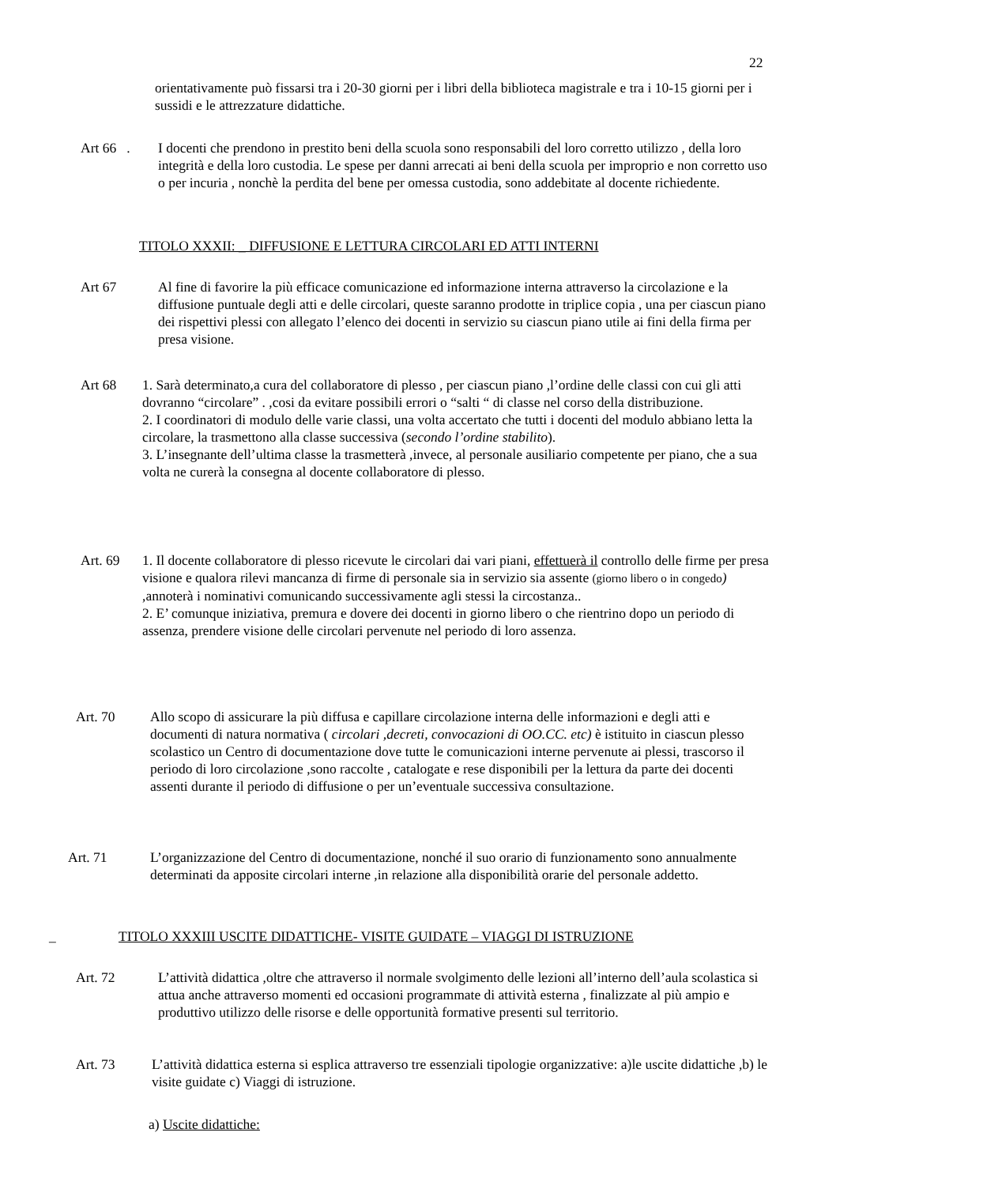22
orientativamente può fissarsi tra i 20-30 giorni per i libri della biblioteca magistrale e tra i 10-15 giorni per i sussidi e le attrezzature didattiche.
Art 66 .
I docenti che prendono in prestito beni della scuola sono responsabili del loro corretto utilizzo , della loro integrità e della loro custodia. Le spese per danni arrecati ai beni della scuola per improprio e non corretto uso o per incuria , nonchè la perdita del bene per omessa custodia, sono addebitate al docente richiedente.
TITOLO XXXII: _ DIFFUSIONE E LETTURA CIRCOLARI ED ATTI INTERNI
Art 67 Al fine di favorire la più efficace comunicazione ed informazione interna attraverso la circolazione e la diffusione puntuale degli atti e delle circolari, queste saranno prodotte in triplice copia , una per ciascun piano dei rispettivi plessi con allegato l’elenco dei docenti in servizio su ciascun piano utile ai fini della firma per presa visione.
Art 68 1. Sarà determinato,a cura del collaboratore di plesso , per ciascun piano ,l’ordine delle classi con cui gli atti dovranno “circolare” . ,cosi da evitare possibili errori o “salti “ di classe nel corso della distribuzione.
2. I coordinatori di modulo delle varie classi, una volta accertato che tutti i docenti del modulo abbiano letta la circolare, la trasmettono alla classe successiva (secondo l’ordine stabilito).
3. L’insegnante dell’ultima classe la trasmetterà ,invece, al personale ausiliario competente per piano, che a sua volta ne curerà la consegna al docente collaboratore di plesso.
Art. 69 1. Il docente collaboratore di plesso ricevute le circolari dai vari piani, effettuerà il controllo delle firme per presa visione e qualora rilevi mancanza di firme di personale sia in servizio sia assente (giorno libero o in congedo) ,annoterà i nominativi comunicando successivamente agli stessi la circostanza..
2. E’ comunque iniziativa, premura e dovere dei docenti in giorno libero o che rientrino dopo un periodo di assenza, prendere visione delle circolari pervenute nel periodo di loro assenza.
Art. 70 Allo scopo di assicurare la più diffusa e capillare circolazione interna delle informazioni e degli atti e documenti di natura normativa ( circolari ,decreti, convocazioni di OO.CC. etc) è istituito in ciascun plesso scolastico un Centro di documentazione dove tutte le comunicazioni interne pervenute ai plessi, trascorso il periodo di loro circolazione ,sono raccolte , catalogate e rese disponibili per la lettura da parte dei docenti assenti durante il periodo di diffusione o per un’eventuale successiva consultazione.
Art. 71 L’organizzazione del Centro di documentazione, nonché il suo orario di funzionamento sono annualmente determinati da apposite circolari interne ,in relazione alla disponibilità orarie del personale addetto.
_
TITOLO XXXIII USCITE DIDATTICHE- VISITE GUIDATE – VIAGGI DI ISTRUZIONE
Art. 72 L’attività didattica ,oltre che attraverso il normale svolgimento delle lezioni all’interno dell’aula scolastica si attua anche attraverso momenti ed occasioni programmate di attività esterna , finalizzate al più ampio e produttivo utilizzo delle risorse e delle opportunità formative presenti sul territorio.
Art. 73 L’attività didattica esterna si esplica attraverso tre essenziali tipologie organizzative: a)le uscite didattiche ,b) le visite guidate c) Viaggi di istruzione.
a) Uscite didattiche: